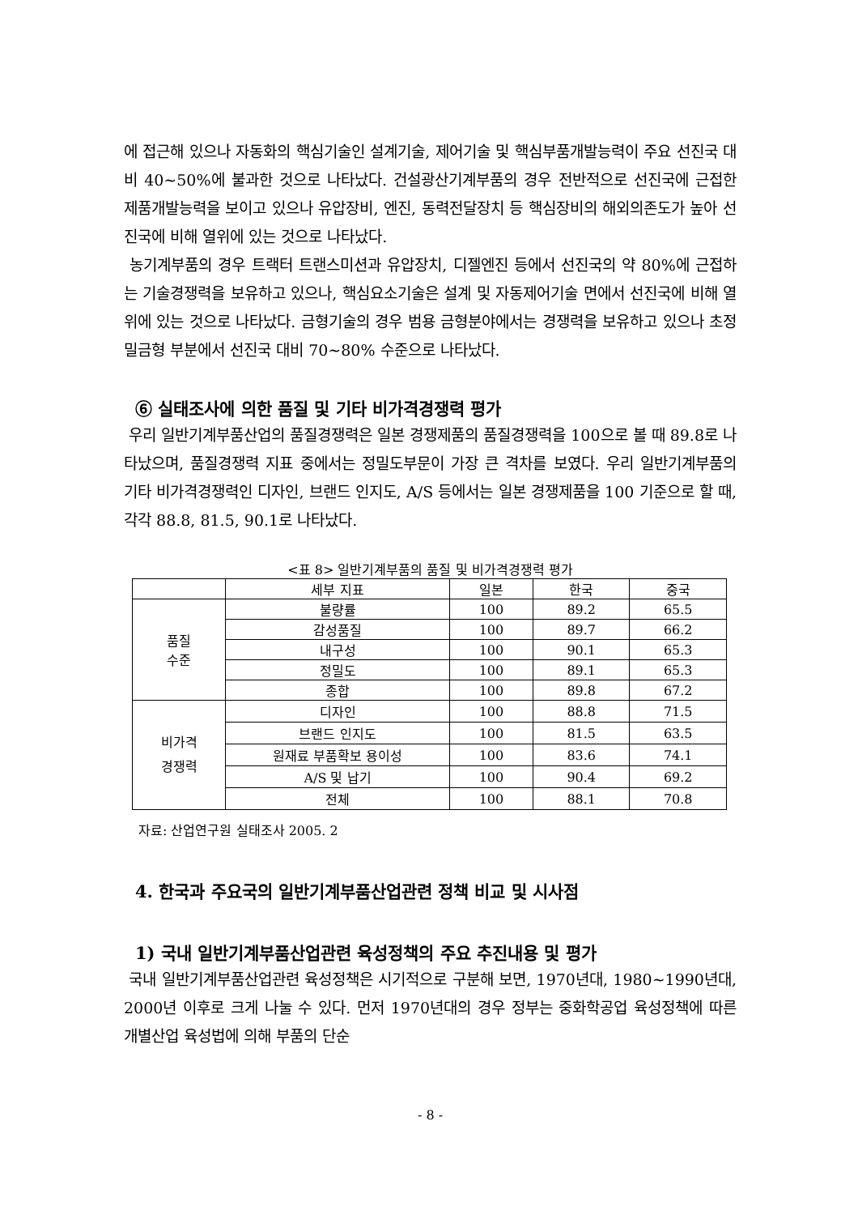에 접근해 있으나 자동화의 핵심기술인 설계기술, 제어기술 및 핵심부품개발능력이 주요 선진국 대비 40~50%에 불과한 것으로 나타났다. 건설광산기계부품의 경우 전반적으로 선진국에 근접한 제품개발능력을 보이고 있으나 유압장비, 엔진, 동력전달장치 등 핵심장비의 해외의존도가 높아 선진국에 비해 열위에 있는 것으로 나타났다.
농기계부품의 경우 트랙터 트랜스미션과 유압장치, 디젤엔진 등에서 선진국의 약 80%에 근접하는 기술경쟁력을 보유하고 있으나, 핵심요소기술은 설계 및 자동제어기술 면에서 선진국에 비해 열위에 있는 것으로 나타났다. 금형기술의 경우 범용 금형분야에서는 경쟁력을 보유하고 있으나 초정밀금형 부분에서 선진국 대비 70~80% 수준으로 나타났다.
⑥ 실태조사에 의한 품질 및 기타 비가격경쟁력 평가
우리 일반기계부품산업의 품질경쟁력은 일본 경쟁제품의 품질경쟁력을 100으로 볼 때 89.8로 나타났으며, 품질경쟁력 지표 중에서는 정밀도부문이 가장 큰 격차를 보였다. 우리 일반기계부품의 기타 비가격경쟁력인 디자인, 브랜드 인지도, A/S 등에서는 일본 경쟁제품을 100 기준으로 할 때, 각각 88.8, 81.5, 90.1로 나타났다.
<표 8> 일반기계부품의 품질 및 비가격경쟁력 평가
| | 세부 지표 | 일본 | 한국 | 중국 |
| 품질 수준 | 불량률 | 100 | 89.2 | 65.5 |
| | 감성품질 | 100 | 89.7 | 66.2 |
| | 내구성 | 100 | 90.1 | 65.3 |
| | 정밀도 | 100 | 89.1 | 65.3 |
| | 종합 | 100 | 89.8 | 67.2 |
| 비가격 경쟁력 | 디자인 | 100 | 88.8 | 71.5 |
| | 브랜드 인지도 | 100 | 81.5 | 63.5 |
| | 원재료 부품확보 용이성 | 100 | 83.6 | 74.1 |
| | A/S 및 납기 | 100 | 90.4 | 69.2 |
| | 전체 | 100 | 88.1 | 70.8 |
자료: 산업연구원 실태조사 2005. 2
4. 한국과 주요국의 일반기계부품산업관련 정책 비교 및 시사점
1) 국내 일반기계부품산업관련 육성정책의 주요 추진내용 및 평가
국내 일반기계부품산업관련 육성정책은 시기적으로 구분해 보면, 1970년대, 1980~1990년대, 2000년 이후로 크게 나눌 수 있다. 먼저 1970년대의 경우 정부는 중화학공업 육성정책에 따른 개별산업 육성법에 의해 부품의 단순
- 8 -